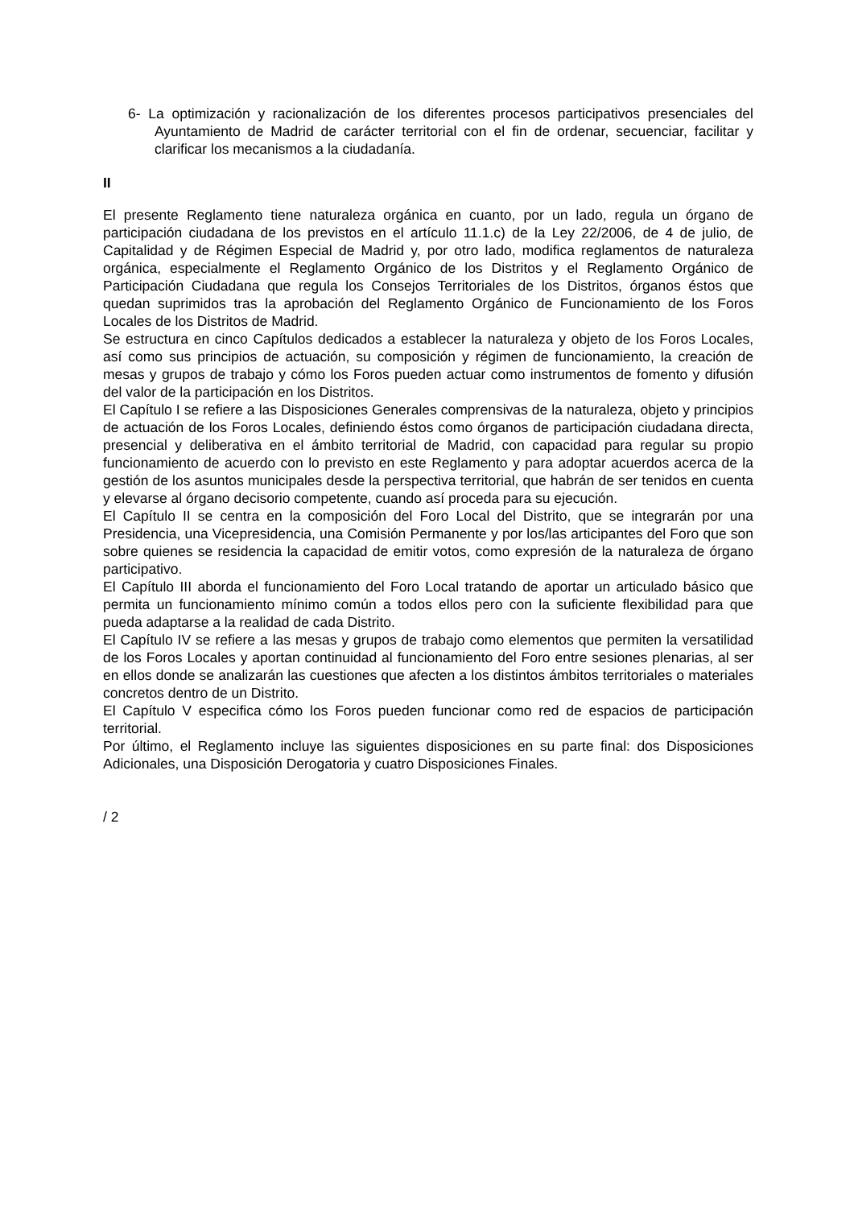6- La optimización y racionalización de los diferentes procesos participativos presenciales del Ayuntamiento de Madrid de carácter territorial con el fin de ordenar, secuenciar, facilitar y clarificar los mecanismos a la ciudadanía.
II
El presente Reglamento tiene naturaleza orgánica en cuanto, por un lado, regula un órgano de participación ciudadana de los previstos en el artículo 11.1.c) de la Ley 22/2006, de 4 de julio, de Capitalidad y de Régimen Especial de Madrid y, por otro lado, modifica reglamentos de naturaleza orgánica, especialmente el Reglamento Orgánico de los Distritos y el Reglamento Orgánico de Participación Ciudadana que regula los Consejos Territoriales de los Distritos, órganos éstos que quedan suprimidos tras la aprobación del Reglamento Orgánico de Funcionamiento de los Foros Locales de los Distritos de Madrid.
Se estructura en cinco Capítulos dedicados a establecer la naturaleza y objeto de los Foros Locales, así como sus principios de actuación, su composición y régimen de funcionamiento, la creación de mesas y grupos de trabajo y cómo los Foros pueden actuar como instrumentos de fomento y difusión del valor de la participación en los Distritos.
El Capítulo I se refiere a las Disposiciones Generales comprensivas de la naturaleza, objeto y principios de actuación de los Foros Locales, definiendo éstos como órganos de participación ciudadana directa, presencial y deliberativa en el ámbito territorial de Madrid, con capacidad para regular su propio funcionamiento de acuerdo con lo previsto en este Reglamento y para adoptar acuerdos acerca de la gestión de los asuntos municipales desde la perspectiva territorial, que habrán de ser tenidos en cuenta y elevarse al órgano decisorio competente, cuando así proceda para su ejecución.
El Capítulo II se centra en la composición del Foro Local del Distrito, que se integrarán por una Presidencia, una Vicepresidencia, una Comisión Permanente y por los/las articipantes del Foro que son sobre quienes se residencia la capacidad de emitir votos, como expresión de la naturaleza de órgano participativo.
El Capítulo III aborda el funcionamiento del Foro Local tratando de aportar un articulado básico que permita un funcionamiento mínimo común a todos ellos pero con la suficiente flexibilidad para que pueda adaptarse a la realidad de cada Distrito.
El Capítulo IV se refiere a las mesas y grupos de trabajo como elementos que permiten la versatilidad de los Foros Locales y aportan continuidad al funcionamiento del Foro entre sesiones plenarias, al ser en ellos donde se analizarán las cuestiones que afecten a los distintos ámbitos territoriales o materiales concretos dentro de un Distrito.
El Capítulo V especifica cómo los Foros pueden funcionar como red de espacios de participación territorial.
Por último, el Reglamento incluye las siguientes disposiciones en su parte final: dos Disposiciones Adicionales, una Disposición Derogatoria y cuatro Disposiciones Finales.
/ 2